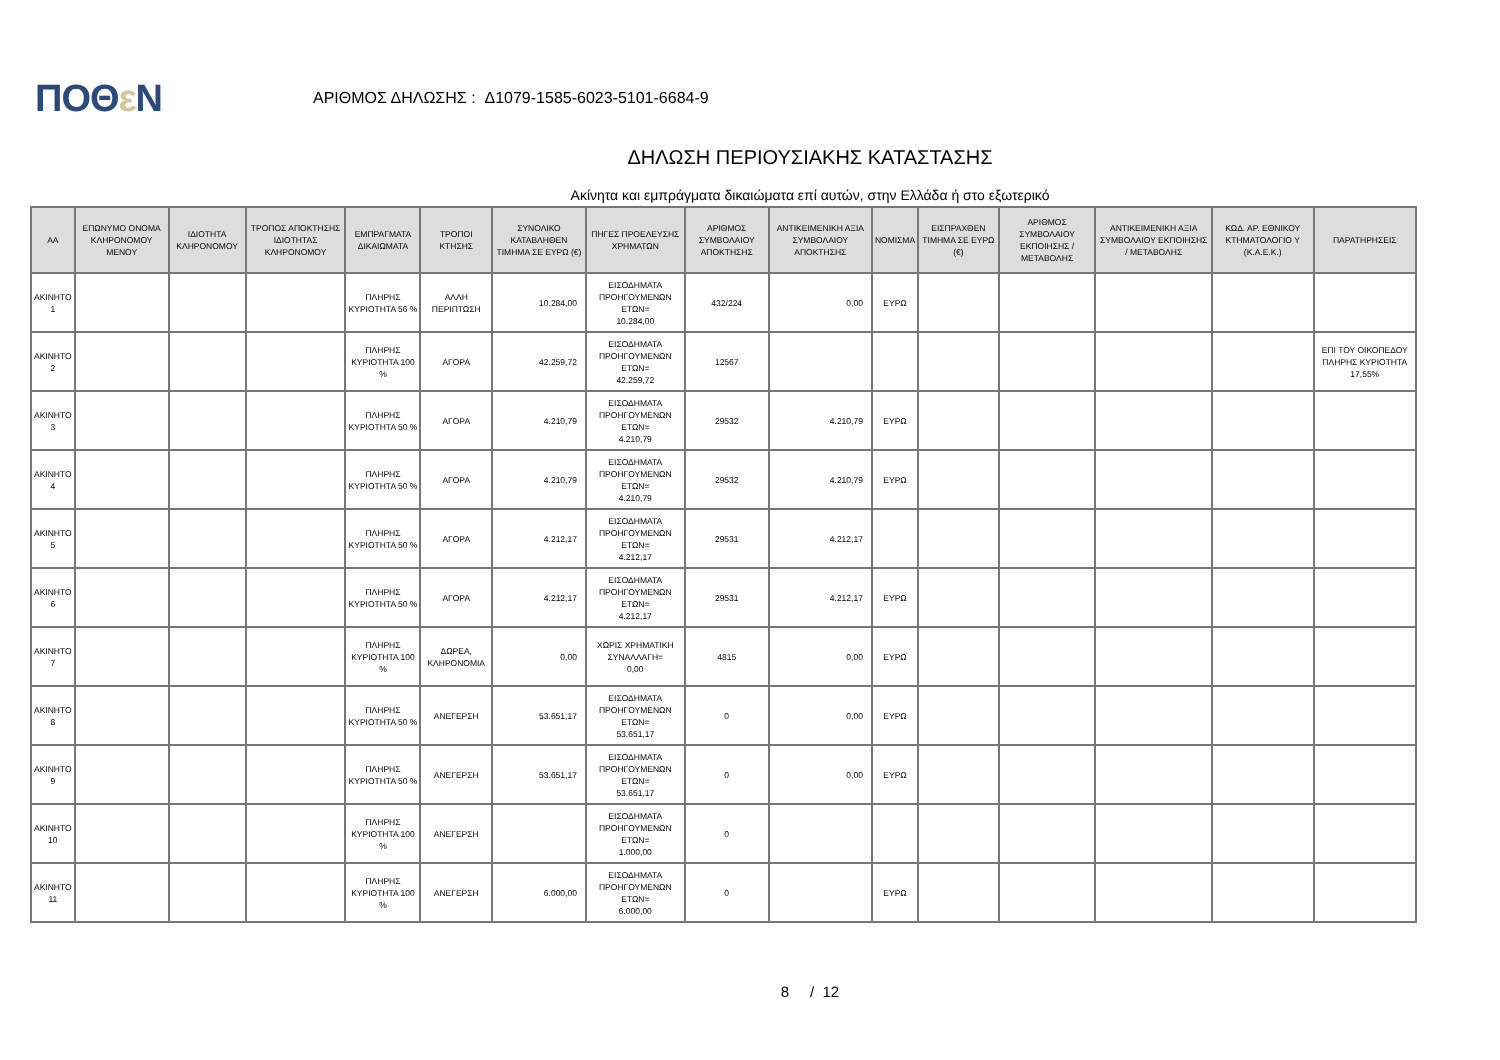ΠΟΘε Ν
ΑΡΙΘΜΟΣ ΔΗΛΩΣΗΣ : Δ1079-1585-6023-5101-6684-9
ΔΗΛΩΣΗ ΠΕΡΙΟΥΣΙΑΚΗΣ ΚΑΤΑΣΤΑΣΗΣ
Ακίνητα και εμπράγματα δικαιώματα επί αυτών, στην Ελλάδα ή στο εξωτερικό
| ΑΑ | ΕΠΩΝΥΜΟ ΟΝΟΜΑ ΚΛΗΡΟΝΟΜΟΥ ΜΕΝΟΥ | ΙΔΙΟΤΗΤΑ ΚΛΗΡΟΝΟΜΟΥ | ΤΡΟΠΟΣ ΑΠΟΚΤΗΣΗΣ ΙΔΙΟΤΗΤΑΣ ΚΛΗΡΟΝΟΜΟΥ | ΕΜΠΡΑΓΜΑΤΑ ΔΙΚΑΙΩΜΑΤΑ | ΤΡΟΠΟΙ ΚΤΗΣΗΣ | ΣΥΝΟΛΙΚΟ ΚΑΤΑΒΛΗΘΕΝ ΤΙΜΗΜΑ ΣΕ ΕΥΡΩ (€) | ΠΗΓΕΣ ΠΡΟΕΛΕΥΣΗΣ ΧΡΗΜΑΤΩΝ | ΑΡΙΘΜΟΣ ΣΥΜΒΟΛΑΙΟΥ ΑΠΟΚΤΗΣΗΣ | ΑΝΤΙΚΕΙΜΕΝΙΚΗ ΑΞΙΑ ΣΥΜΒΟΛΑΙΟΥ ΑΠΟΚΤΗΣΗΣ | ΝΟΜΙΣΜΑ | ΕΙΣΠΡΑΧΘΕΝ ΤΙΜΗΜΑ ΣΕ ΕΥΡΩ (€) | ΑΡΙΘΜΟΣ ΣΥΜΒΟΛΑΙΟΥ ΕΚΠΟΙΗΣΗΣ /ΜΕΤΑΒΟΛΗΣ | ΑΝΤΙΚΕΙΜΕΝΙΚΗ ΑΞΙΑ ΣΥΜΒΟΛΑΙΟΥ ΕΚΠΟΙΗΣΗΣ / ΜΕΤΑΒΟΛΗΣ | ΚΩΔ. ΑΡ. ΕΘΝΙΚΟΥ ΚΤΗΜΑΤΟΛΟΓΙΟ Υ (Κ.Α.Ε.Κ.) | ΠΑΡΑΤΗΡΗΣΕΙΣ |
| --- | --- | --- | --- | --- | --- | --- | --- | --- | --- | --- | --- | --- | --- | --- | --- |
| ΑΚΙΝΗΤΟ 1 | | | | ΠΛΗΡΗΣ ΚΥΡΙΟΤΗΤΑ 56 % | ΑΛΛΗ ΠΕΡΙΠΤΩΣΗ | 10.284,00 | ΕΙΣΟΔΗΜΑΤΑ ΠΡΟΗΓΟΥΜΕΝΩΝ ΕΤΩΝ= 10.284,00 | 432/224 | 0,00 | ΕΥΡΩ | | | | | |
| ΑΚΙΝΗΤΟ 2 | | | | ΠΛΗΡΗΣ ΚΥΡΙΟΤΗΤΑ 100 % | ΑΓΟΡΑ | 42.259,72 | ΕΙΣΟΔΗΜΑΤΑ ΠΡΟΗΓΟΥΜΕΝΩΝ ΕΤΩΝ= 42.259,72 | 12567 | | | | | | | ΕΠΙ ΤΟΥ ΟΙΚΟΠΕΔΟΥ ΠΛΗΡΗΣ ΚΥΡΙΟΤΗΤΑ 17,55% |
| ΑΚΙΝΗΤΟ 3 | | | | ΠΛΗΡΗΣ ΚΥΡΙΟΤΗΤΑ 50 % | ΑΓΟΡΑ | 4.210,79 | ΕΙΣΟΔΗΜΑΤΑ ΠΡΟΗΓΟΥΜΕΝΩΝ ΕΤΩΝ= 4.210,79 | 29532 | 4.210,79 | ΕΥΡΩ | | | | | |
| ΑΚΙΝΗΤΟ 4 | | | | ΠΛΗΡΗΣ ΚΥΡΙΟΤΗΤΑ 50 % | ΑΓΟΡΑ | 4.210,79 | ΕΙΣΟΔΗΜΑΤΑ ΠΡΟΗΓΟΥΜΕΝΩΝ ΕΤΩΝ= 4.210,79 | 29532 | 4.210,79 | ΕΥΡΩ | | | | | |
| ΑΚΙΝΗΤΟ 5 | | | | ΠΛΗΡΗΣ ΚΥΡΙΟΤΗΤΑ 50 % | ΑΓΟΡΑ | 4.212,17 | ΕΙΣΟΔΗΜΑΤΑ ΠΡΟΗΓΟΥΜΕΝΩΝ ΕΤΩΝ= 4.212,17 | 29531 | 4.212,17 | | | | | | |
| ΑΚΙΝΗΤΟ 6 | | | | ΠΛΗΡΗΣ ΚΥΡΙΟΤΗΤΑ 50 % | ΑΓΟΡΑ | 4.212,17 | ΕΙΣΟΔΗΜΑΤΑ ΠΡΟΗΓΟΥΜΕΝΩΝ ΕΤΩΝ= 4.212,17 | 29531 | 4.212,17 | ΕΥΡΩ | | | | | |
| ΑΚΙΝΗΤΟ 7 | | | | ΠΛΗΡΗΣ ΚΥΡΙΟΤΗΤΑ 100 % | ΔΩΡΕΑ, ΚΛΗΡΟΝΟΜΙΑ | 0,00 | ΧΩΡΙΣ ΧΡΗΜΑΤΙΚΗ ΣΥΝΑΛΛΑΓΗ= 0,00 | 4815 | 0,00 | ΕΥΡΩ | | | | | |
| ΑΚΙΝΗΤΟ 8 | | | | ΠΛΗΡΗΣ ΚΥΡΙΟΤΗΤΑ 50 % | ΑΝΕΓΕΡΣΗ | 53.651,17 | ΕΙΣΟΔΗΜΑΤΑ ΠΡΟΗΓΟΥΜΕΝΩΝ ΕΤΩΝ= 53.651,17 | 0 | 0,00 | ΕΥΡΩ | | | | | |
| ΑΚΙΝΗΤΟ 9 | | | | ΠΛΗΡΗΣ ΚΥΡΙΟΤΗΤΑ 50 % | ΑΝΕΓΕΡΣΗ | 53.651,17 | ΕΙΣΟΔΗΜΑΤΑ ΠΡΟΗΓΟΥΜΕΝΩΝ ΕΤΩΝ= 53.651,17 | 0 | 0,00 | ΕΥΡΩ | | | | | |
| ΑΚΙΝΗΤΟ 10 | | | | ΠΛΗΡΗΣ ΚΥΡΙΟΤΗΤΑ 100 % | ΑΝΕΓΕΡΣΗ | | ΕΙΣΟΔΗΜΑΤΑ ΠΡΟΗΓΟΥΜΕΝΩΝ ΕΤΩΝ= 1.000,00 | 0 | | | | | | | |
| ΑΚΙΝΗΤΟ 11 | | | | ΠΛΗΡΗΣ ΚΥΡΙΟΤΗΤΑ 100 % | ΑΝΕΓΕΡΣΗ | 6.000,00 | ΕΙΣΟΔΗΜΑΤΑ ΠΡΟΗΓΟΥΜΕΝΩΝ ΕΤΩΝ= 6.000,00 | 0 | | ΕΥΡΩ | | | | | |
8 / 12